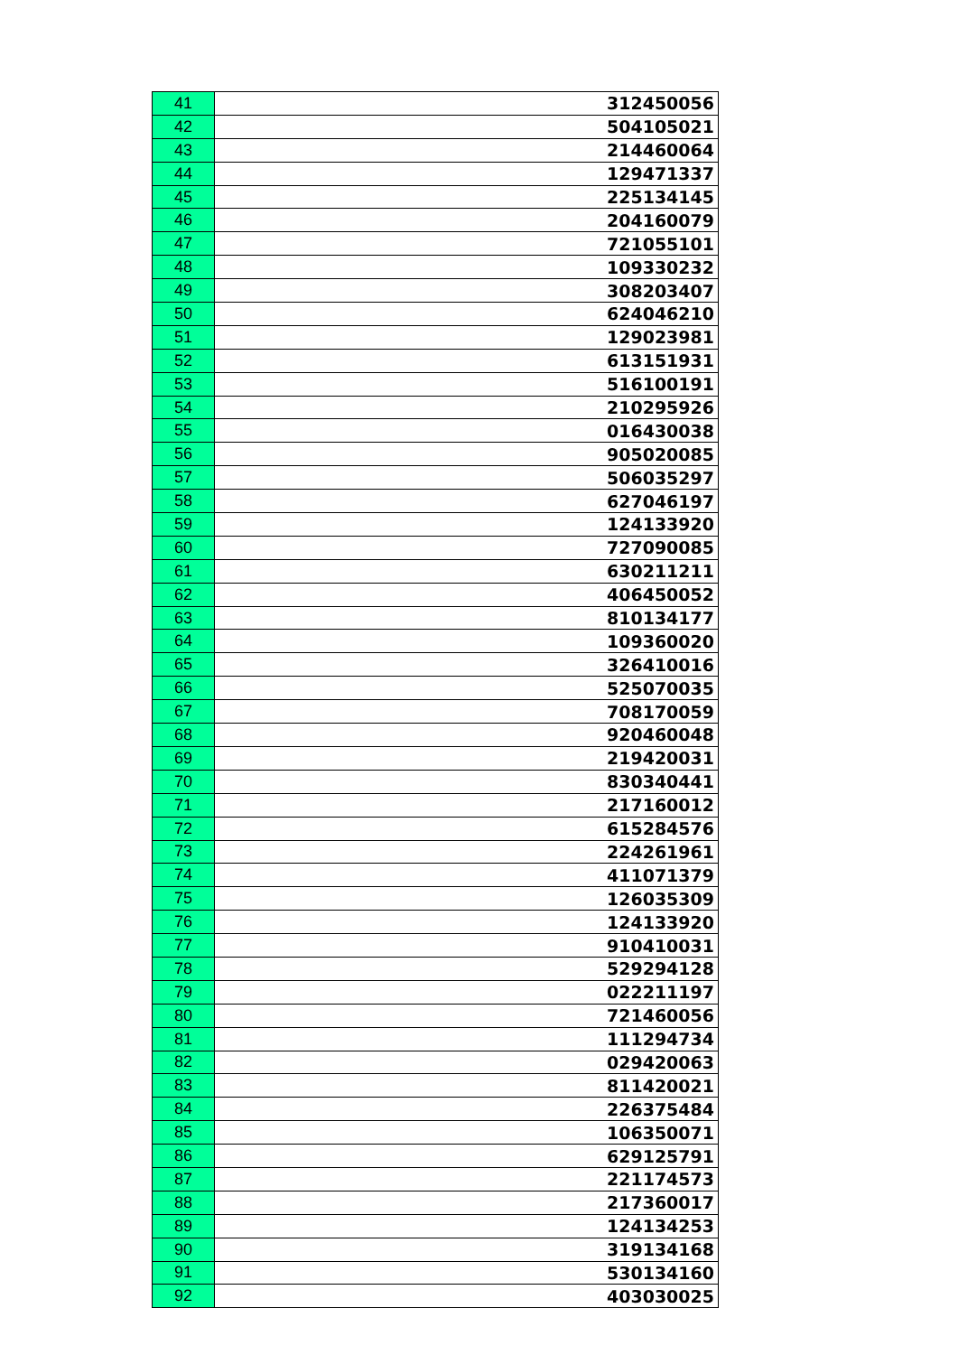| 41 | 312450056 |
| 42 | 504105021 |
| 43 | 214460064 |
| 44 | 129471337 |
| 45 | 225134145 |
| 46 | 204160079 |
| 47 | 721055101 |
| 48 | 109330232 |
| 49 | 308203407 |
| 50 | 624046210 |
| 51 | 129023981 |
| 52 | 613151931 |
| 53 | 516100191 |
| 54 | 210295926 |
| 55 | 016430038 |
| 56 | 905020085 |
| 57 | 506035297 |
| 58 | 627046197 |
| 59 | 124133920 |
| 60 | 727090085 |
| 61 | 630211211 |
| 62 | 406450052 |
| 63 | 810134177 |
| 64 | 109360020 |
| 65 | 326410016 |
| 66 | 525070035 |
| 67 | 708170059 |
| 68 | 920460048 |
| 69 | 219420031 |
| 70 | 830340441 |
| 71 | 217160012 |
| 72 | 615284576 |
| 73 | 224261961 |
| 74 | 411071379 |
| 75 | 126035309 |
| 76 | 124133920 |
| 77 | 910410031 |
| 78 | 529294128 |
| 79 | 022211197 |
| 80 | 721460056 |
| 81 | 111294734 |
| 82 | 029420063 |
| 83 | 811420021 |
| 84 | 226375484 |
| 85 | 106350071 |
| 86 | 629125791 |
| 87 | 221174573 |
| 88 | 217360017 |
| 89 | 124134253 |
| 90 | 319134168 |
| 91 | 530134160 |
| 92 | 403030025 |